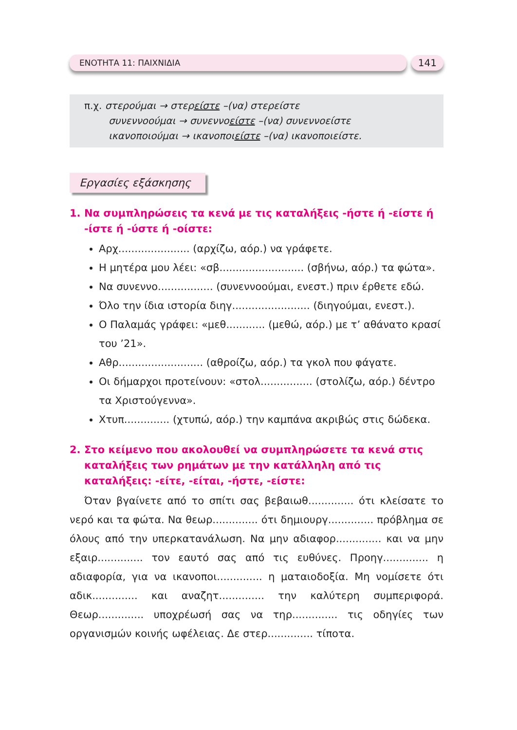ΕΝΟΤΗΤΑ 11: ΠΑΙΧΝΙΔΙΑ
141
π.χ. στερούμαι → στερείστε –(να) στερείστε
συνεννοούμαι → συνεννοείστε –(να) συνεννοείστε
ικανοποιούμαι → ικανοποιείστε –(να) ικανοποιείστε.
Εργασίες εξάσκησης
1. Να συμπληρώσεις τα κενά με τις καταλήξεις -ήστε ή -είστε ή -ίστε ή -ύστε ή -οίστε:
Αρχ...................... (αρχίζω, αόρ.) να γράφετε.
Η μητέρα μου λέει: «σβ.......................... (σβήνω, αόρ.) τα φώτα».
Να συνεννο................. (συνεννοούμαι, ενεστ.) πριν έρθετε εδώ.
Όλο την ίδια ιστορία διηγ........................ (διηγούμαι, ενεστ.).
Ο Παλαμάς γράφει: «μεθ............ (μεθώ, αόρ.) με τ’ αθάνατο κρασί του ’21».
Αθρ.......................... (αθροίζω, αόρ.) τα γκολ που φάγατε.
Οι δήμαρχοι προτείνουν: «στολ................ (στολίζω, αόρ.) δέντρο τα Χριστούγεννα».
Χτυπ.............. (χτυπώ, αόρ.) την καμπάνα ακριβώς στις δώδεκα.
2. Στο κείμενο που ακολουθεί να συμπληρώσετε τα κενά στις καταλήξεις των ρημάτων με την κατάλληλη από τις καταλήξεις: -είτε, -είται, -ήστε, -είστε:
Όταν βγαίνετε από το σπίτι σας βεβαιωθ.............. ότι κλείσατε το νερό και τα φώτα. Να θεωρ.............. ότι δημιουργ.............. πρόβλημα σε όλους από την υπερκατανάλωση. Να μην αδιαφορ.............. και να μην εξαιρ.............. τον εαυτό σας από τις ευθύνες. Προηγ.............. η αδιαφορία, για να ικανοποι.............. η ματαιοδοξία. Μη νομίσετε ότι αδικ.............. και αναζητ.............. την καλύτερη συμπεριφορά. Θεωρ.............. υποχρέωσή σας να τηρ.............. τις οδηγίες των οργανισμών κοινής ωφέλειας. Δε στερ.............. τίποτα.